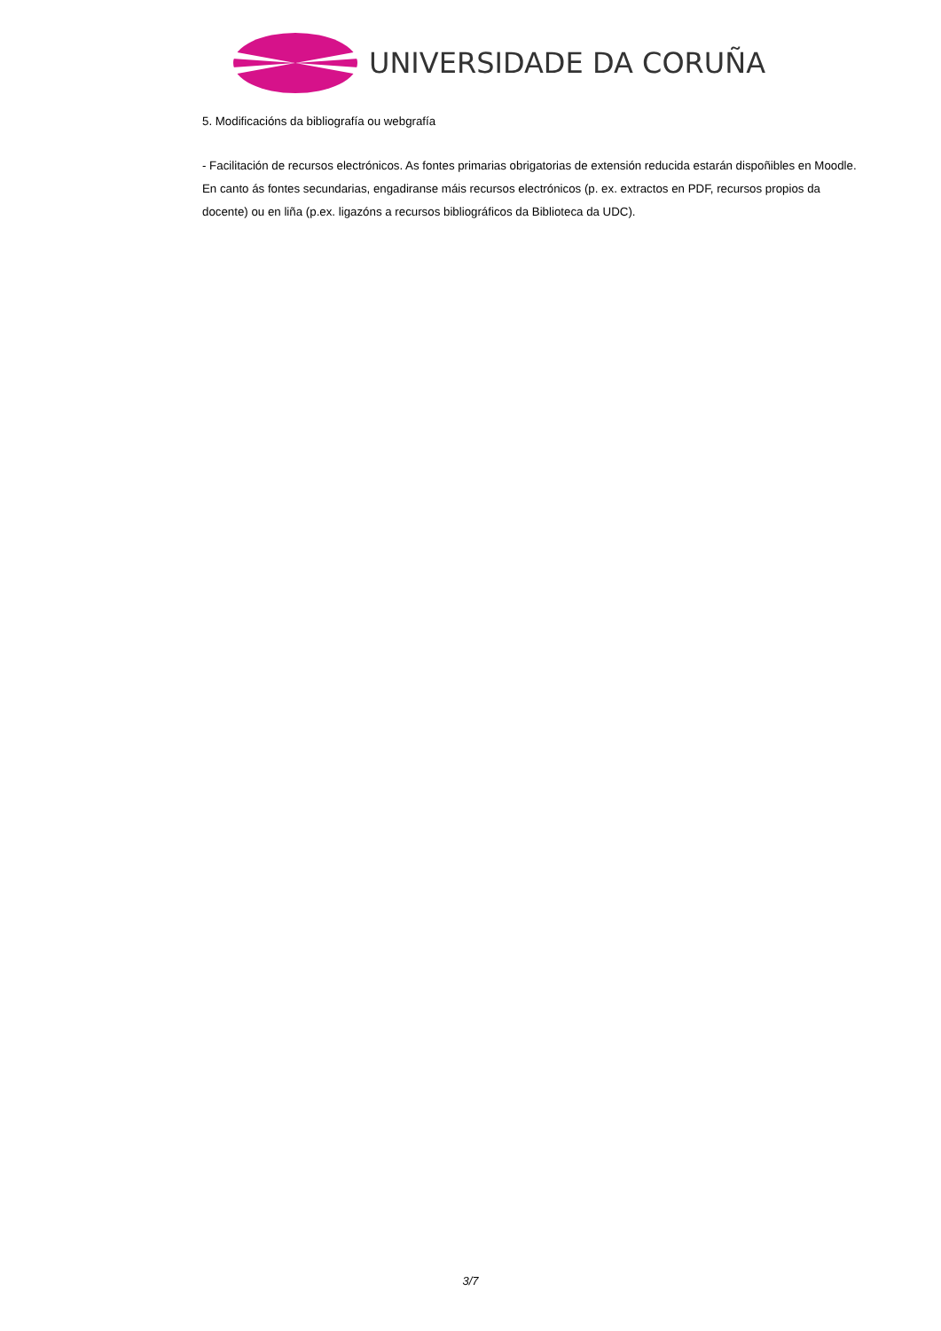UNIVERSIDADE DA CORUÑA
5. Modificacións da bibliografía ou webgrafía
- Facilitación de recursos electrónicos. As fontes primarias obrigatorias de extensión reducida estarán dispoñibles en Moodle. En canto ás fontes secundarias, engadiranse máis recursos electrónicos (p. ex. extractos en PDF, recursos propios da docente) ou en liña (p.ex. ligazóns a recursos bibliográficos da Biblioteca da UDC).
3/7